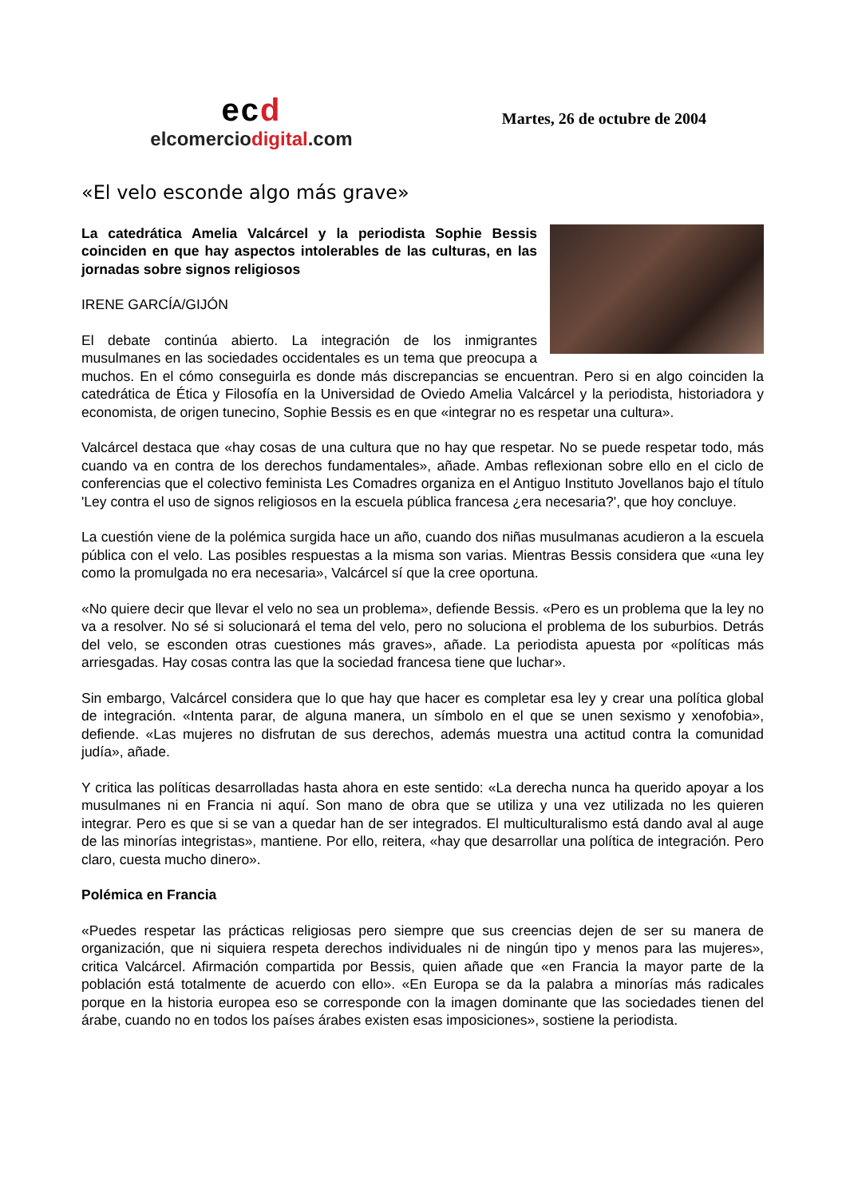ecd
elcomerciodigital.com
Martes, 26 de octubre de 2004
«El velo esconde algo más grave»
La catedrática Amelia Valcárcel y la periodista Sophie Bessis coinciden en que hay aspectos intolerables de las culturas, en las jornadas sobre signos religiosos
IRENE GARCÍA/GIJÓN
El debate continúa abierto. La integración de los inmigrantes musulmanes en las sociedades occidentales es un tema que preocupa a muchos. En el cómo conseguirla es donde más discrepancias se encuentran. Pero si en algo coinciden la catedrática de Ética y Filosofía en la Universidad de Oviedo Amelia Valcárcel y la periodista, historiadora y economista, de origen tunecino, Sophie Bessis es en que «integrar no es respetar una cultura».
Valcárcel destaca que «hay cosas de una cultura que no hay que respetar. No se puede respetar todo, más cuando va en contra de los derechos fundamentales», añade. Ambas reflexionan sobre ello en el ciclo de conferencias que el colectivo feminista Les Comadres organiza en el Antiguo Instituto Jovellanos bajo el título 'Ley contra el uso de signos religiosos en la escuela pública francesa ¿era necesaria?', que hoy concluye.
La cuestión viene de la polémica surgida hace un año, cuando dos niñas musulmanas acudieron a la escuela pública con el velo. Las posibles respuestas a la misma son varias. Mientras Bessis considera que «una ley como la promulgada no era necesaria», Valcárcel sí que la cree oportuna.
«No quiere decir que llevar el velo no sea un problema», defiende Bessis. «Pero es un problema que la ley no va a resolver. No sé si solucionará el tema del velo, pero no soluciona el problema de los suburbios. Detrás del velo, se esconden otras cuestiones más graves», añade. La periodista apuesta por «políticas más arriesgadas. Hay cosas contra las que la sociedad francesa tiene que luchar».
Sin embargo, Valcárcel considera que lo que hay que hacer es completar esa ley y crear una política global de integración. «Intenta parar, de alguna manera, un símbolo en el que se unen sexismo y xenofobia», defiende. «Las mujeres no disfrutan de sus derechos, además muestra una actitud contra la comunidad judía», añade.
Y critica las políticas desarrolladas hasta ahora en este sentido: «La derecha nunca ha querido apoyar a los musulmanes ni en Francia ni aquí. Son mano de obra que se utiliza y una vez utilizada no les quieren integrar. Pero es que si se van a quedar han de ser integrados. El multiculturalismo está dando aval al auge de las minorías integristas», mantiene. Por ello, reitera, «hay que desarrollar una política de integración. Pero claro, cuesta mucho dinero».
Polémica en Francia
«Puedes respetar las prácticas religiosas pero siempre que sus creencias dejen de ser su manera de organización, que ni siquiera respeta derechos individuales ni de ningún tipo y menos para las mujeres», critica Valcárcel. Afirmación compartida por Bessis, quien añade que «en Francia la mayor parte de la población está totalmente de acuerdo con ello». «En Europa se da la palabra a minorías más radicales porque en la historia europea eso se corresponde con la imagen dominante que las sociedades tienen del árabe, cuando no en todos los países árabes existen esas imposiciones», sostiene la periodista.